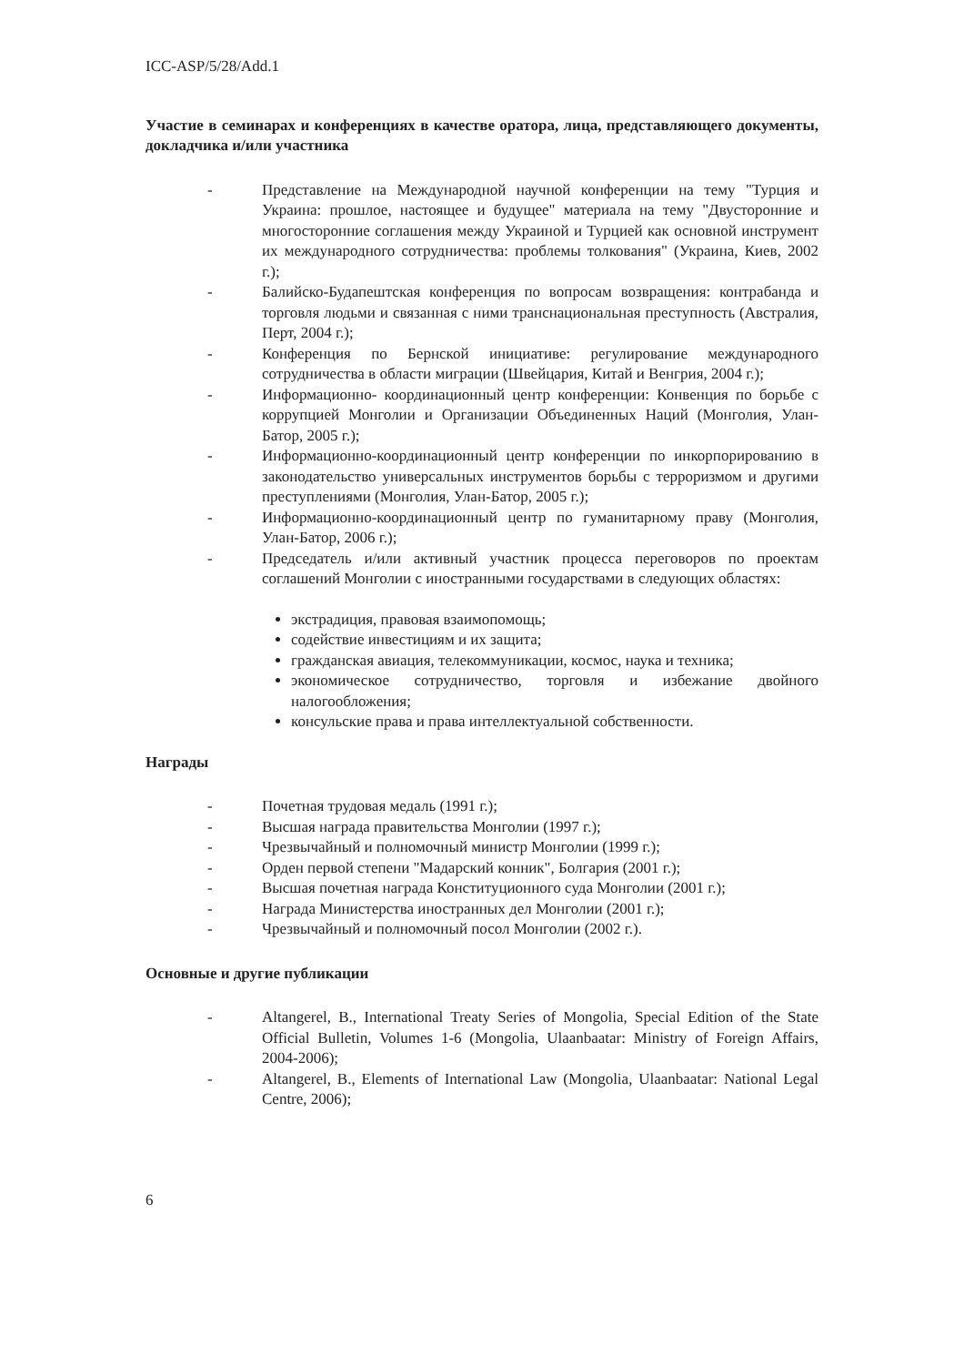ICC-ASP/5/28/Add.1
Участие в семинарах и конференциях в качестве оратора, лица, представляющего документы, докладчика и/или участника
- Представление на Международной научной конференции на тему "Турция и Украина: прошлое, настоящее и будущее" материала на тему "Двусторонние и многосторонние соглашения между Украиной и Турцией как основной инструмент их международного сотрудничества: проблемы толкования" (Украина, Киев, 2002 г.);
- Балийско-Будапештская конференция по вопросам возвращения: контрабанда и торговля людьми и связанная с ними транснациональная преступность (Австралия, Перт, 2004 г.);
- Конференция по Бернской инициативе: регулирование международного сотрудничества в области миграции (Швейцария, Китай и Венгрия, 2004 г.);
- Информационно- координационный центр конференции: Конвенция по борьбе с коррупцией Монголии и Организации Объединенных Наций (Монголия, Улан-Батор, 2005 г.);
- Информационно-координационный центр конференции по инкорпорированию в законодательство универсальных инструментов борьбы с терроризмом и другими преступлениями (Монголия, Улан-Батор, 2005 г.);
- Информационно-координационный центр по гуманитарному праву (Монголия, Улан-Батор, 2006 г.);
- Председатель и/или активный участник процесса переговоров по проектам соглашений Монголии с иностранными государствами в следующих областях:
экстрадиция, правовая взаимопомощь;
содействие инвестициям и их защита;
гражданская авиация, телекоммуникации, космос, наука и техника;
экономическое сотрудничество, торговля и избежание двойного налогообложения;
консульские права и права интеллектуальной собственности.
Награды
- Почетная трудовая медаль (1991 г.);
- Высшая награда правительства Монголии (1997 г.);
- Чрезвычайный и полномочный министр Монголии (1999 г.);
- Орден первой степени "Мадарский конник", Болгария (2001 г.);
- Высшая почетная награда Конституционного суда Монголии (2001 г.);
- Награда Министерства иностранных дел Монголии (2001 г.);
- Чрезвычайный и полномочный посол Монголии (2002 г.).
Основные и другие публикации
- Altangerel, B., International Treaty Series of Mongolia, Special Edition of the State Official Bulletin, Volumes 1-6 (Mongolia, Ulaanbaatar: Ministry of Foreign Affairs, 2004-2006);
- Altangerel, B., Elements of International Law (Mongolia, Ulaanbaatar: National Legal Centre, 2006);
6